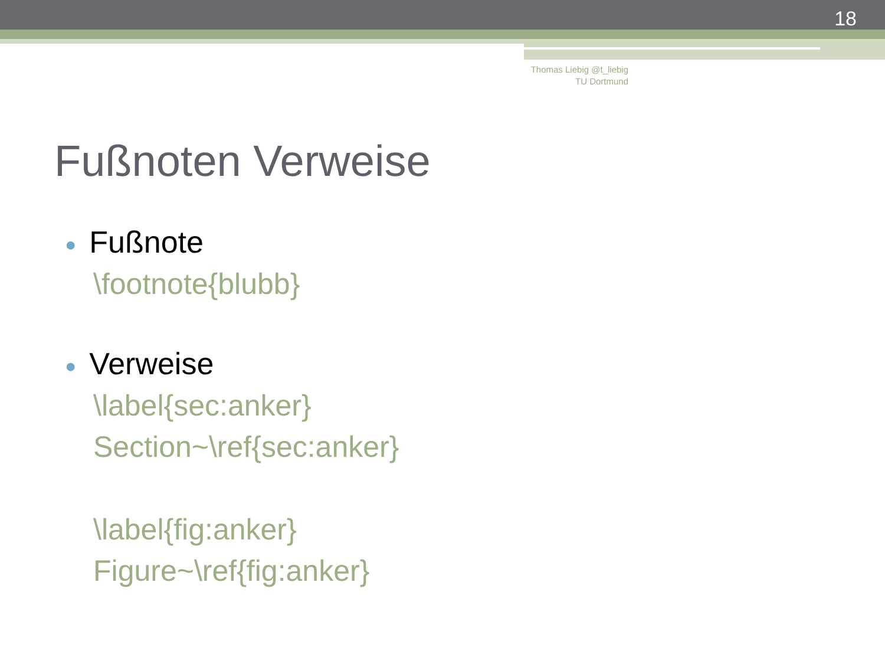18
Thomas Liebig @t_liebig
TU Dortmund
Fußnoten Verweise
● Fußnote
\footnote{blubb}
● Verweise
\label{sec:anker}
Section~\ref{sec:anker}
\label{fig:anker}
Figure~\ref{fig:anker}